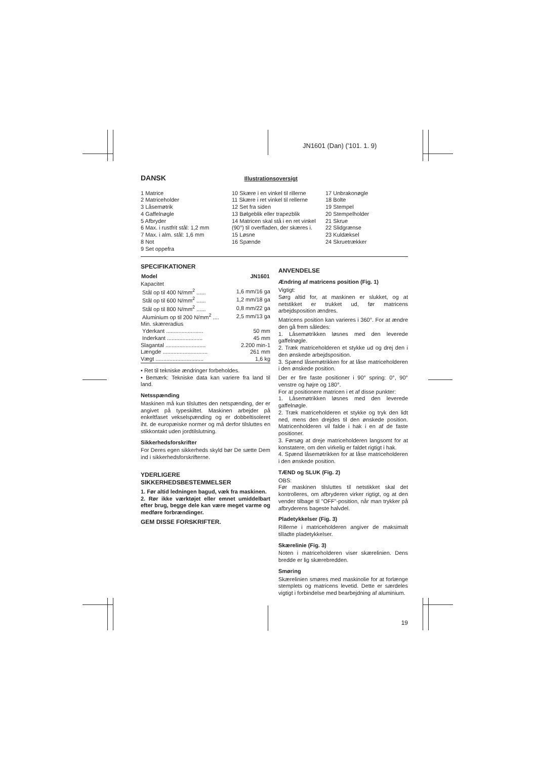JN1601 (Dan) ('101. 1. 9)
DANSK
Illustrationsoversigt
1 Matrice
2 Matriceholder
3 Låsemøtrik
4 Gaffelnøgle
5 Afbryder
6 Max. i rustfrit stål: 1,2 mm
7 Max. i alm. stål: 1,6 mm
8 Not
9 Set oppefra
10 Skære i en vinkel til rillerne
11 Skære i ret vinkel til rellerne
12 Set fra siden
13 Bølgeblik eller trapezblik
14 Matricen skal stå i en ret vinkel (90°) til overfladen, der skæres i.
15 Løsne
16 Spænde
17 Unbrakonøgle
18 Bolte
19 Stempel
20 Stempelholder
21 Skrue
22 Slidgrænse
23 Kuldæksel
24 Skruetrækker
SPECIFIKATIONER
| Model | JN1601 |
| --- | --- |
| Kapacitet | |
| Stål op til 400 N/mm<sup>2</sup> ...... | 1,6 mm/16 ga |
| Stål op til 600 N/mm<sup>2</sup> ...... | 1,2 mm/18 ga |
| Stål op til 800 N/mm<sup>2</sup> ...... | 0,8 mm/22 ga |
| Aluminium op til 200 N/mm<sup>2</sup> .... | 2,5 mm/13 ga |
| Min. skæreradius | |
| Yderkant ........................ | 50 mm |
| Inderkant ....................... | 45 mm |
| Slagantal .......................... | 2.200 min-1 |
| Længde ............................. | 261 mm |
| Vægt ............................... | 1,6 kg |
• Ret til tekniske ændringer forbeholdes.
• Bemærk: Tekniske data kan variere fra land til land.
Netsspænding
Maskinen må kun tilsluttes den netspænding, der er angivet på typeskiltet. Maskinen arbejder på enkeltfaset vekselspænding og er dobbeltisoleret iht. de europæiske normer og må derfor tilsluttes en stikkontakt uden jordtilslutning.
Sikkerhedsforskrifter
For Deres egen sikkerheds skyld bør De sætte Dem ind i sikkerhedsforskrifterne.
YDERLIGERE
SIKKERHEDSBESTEMMELSER
1. Før altid ledningen bagud, væk fra maskinen.
2. Rør ikke værktøjet eller emnet umiddelbart efter brug, begge dele kan være meget varme og medføre forbrændinger.
GEM DISSE FORSKRIFTER.
ANVENDELSE
Ændring af matricens position (Fig. 1)
Vigtigt:
Sørg altid for, at maskinen er slukket, og at netstikket er trukket ud, før matricens arbejdsposition ændres.
Matricens position kan varieres i 360°. For at ændre den gå frem således:
1. Låsemøtrikken løsnes med den leverede gaffelnøgle.
2. Træk matriceholderen et stykke ud og drej den i den ønskede arbejdsposition.
3. Spænd låsemøtrikken for at låse matriceholderen i den ønskede position.
Der er fire faste positioner i 90° spring: 0°, 90° venstre og højre og 180°.
For at positionere matricen i et af disse punkter:
1. Låsemøtrikken løsnes med den leverede gaffelnøgle.
2. Træk matriceholderen et stykke og tryk den lidt ned, mens den drejdes til den ønskede position. Matricenholderen vil falde i hak i en af de faste positioner.
3. Førsøg at dreje matriceholderen langsomt for at konstatere, om den virkelig er faldet rigtigt i hak.
4. Spænd låsemøtrikken for at låse matriceholderen i den ønskede position.
TÆND og SLUK (Fig. 2)
OBS:
Før maskinen tilsluttes til netstikket skal det kontrolleres, om afbryderen virker rigtigt, og at den vender tilbage til "OFF"-position, når man trykker på afbryderens bageste halvdel.
Pladetykkelser (Fig. 3)
Rillerne i matriceholderen angiver de maksimalt tilladte pladetykkelser.
Skærelinie (Fig. 3)
Noten i matriceholderen viser skærelinien. Dens bredde er lig skærebredden.
Smøring
Skærelinien smøres med maskinolie for at forlænge stemplets og matricens levetid. Dette er særdeles vigtigt i forbindelse med bearbejdning af aluminium.
19